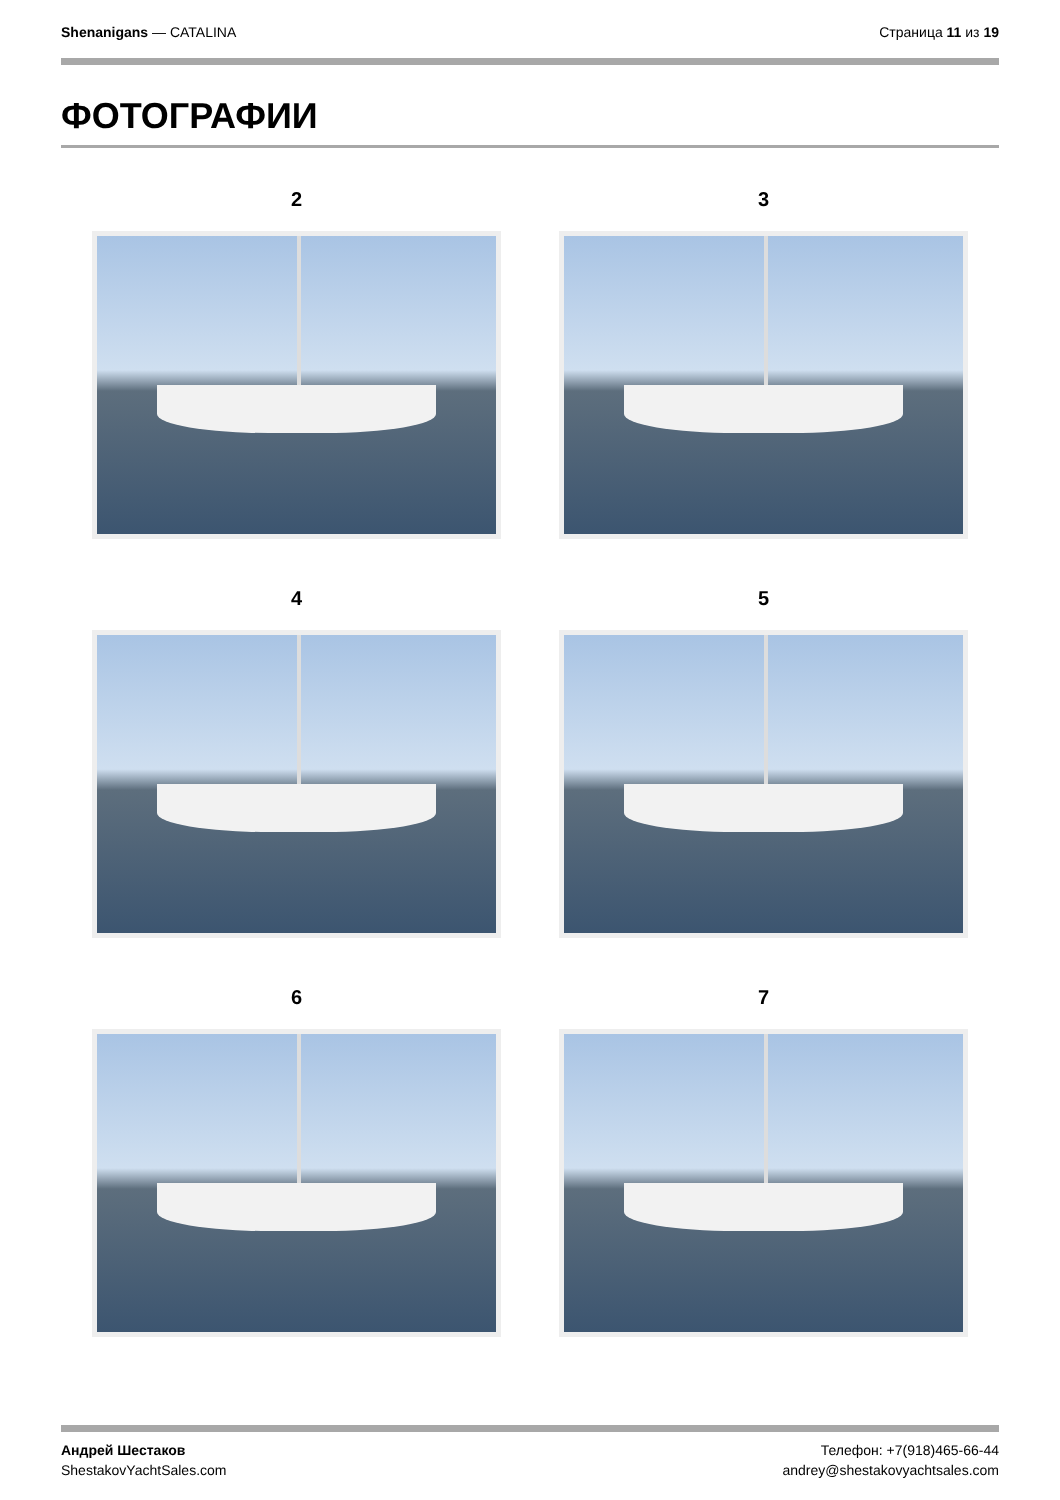Shenanigans — CATALINA Страница 11 из 19
ФОТОГРАФИИ
2
3
4
5
6
7
Андрей Шестаков
ShestakovYachtSales.com
Телефон: +7(918)465-66-44
andrey@shestakovyachtsales.com